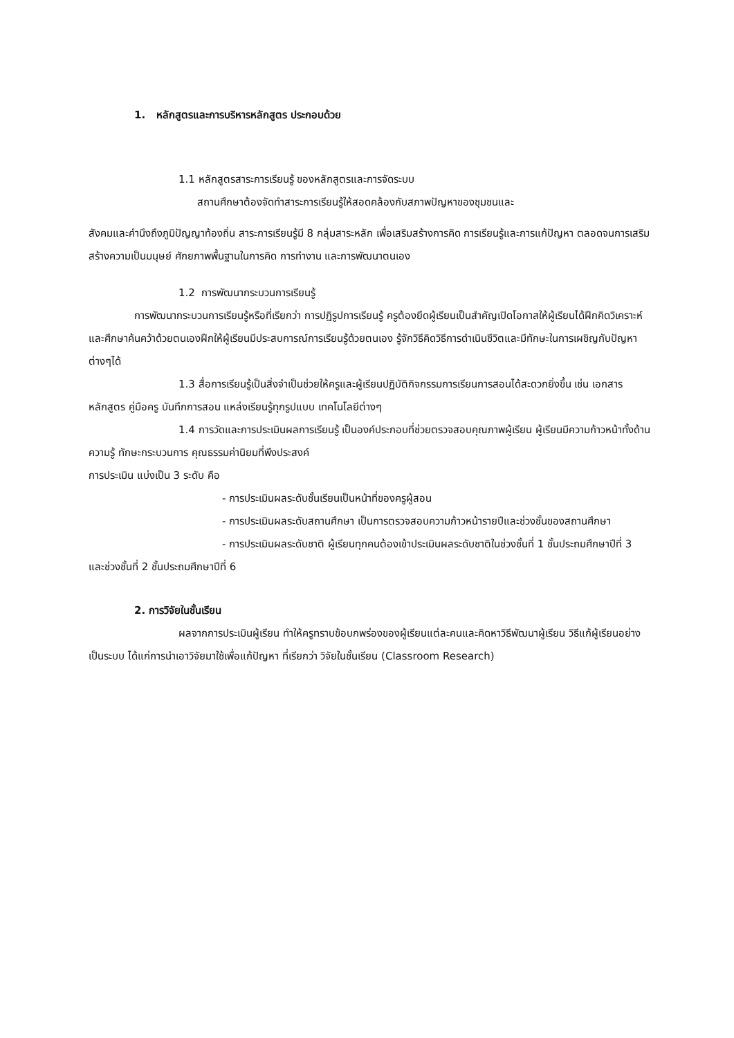1. หลักสูตรและการบริหารหลักสูตร ประกอบด้วย
1.1 หลักสูตรสาระการเรียนรู้ ของหลักสูตรและการจัดระบบ
สถานศึกษาต้องจัดทำสาระการเรียนรู้ให้สอดคล้องกับสภาพปัญหาของชุมชนและ
สังคมและคำนึงถึงภูมิปัญญาท้องถิ่น สาระการเรียนรู้มี 8 กลุ่มสาระหลัก เพื่อเสริมสร้างการคิด การเรียนรู้และการแก้ปัญหา ตลอดจนการเสริมสร้างความเป็นมนุษย์ ศักยภาพพื้นฐานในการคิด การทำงาน และการพัฒนาตนเอง
1.2 การพัฒนากระบวนการเรียนรู้
การพัฒนากระบวนการเรียนรู้หรือที่เรียกว่า การปฏิรูปการเรียนรู้ ครูต้องยึดผู้เรียนเป็นสำคัญเปิดโอกาสให้ผู้เรียนได้ฝึกคิดวิเคราะห์และศึกษาค้นคว้าด้วยตนเองฝึกให้ผู้เรียนมีประสบการณ์การเรียนรู้ด้วยตนเอง รู้จักวิธีคิดวิธีการดำเนินชีวิตและมีทักษะในการเผชิญกับปัญหาต่างๆได้
1.3 สื่อการเรียนรู้เป็นสิ่งจำเป็นช่วยให้ครูและผู้เรียนปฏิบัติกิจกรรมการเรียนการสอนได้สะดวกยิ่งขึ้น เช่น เอกสารหลักสูตร คู่มือครู บันทึกการสอน แหล่งเรียนรู้ทุกรูปแบบ เทคโนโลยีต่างๆ
1.4 การวัดและการประเมินผลการเรียนรู้ เป็นองค์ประกอบที่ช่วยตรวจสอบคุณภาพผู้เรียน ผู้เรียนมีความก้าวหน้าทั้งด้านความรู้ ทักษะกระบวนการ คุณธรรมค่านิยมที่พึงประสงค์
การประเมิน แบ่งเป็น 3 ระดับ คือ
- การประเมินผลระดับชั้นเรียนเป็นหน้าที่ของครูผู้สอน
- การประเมินผลระดับสถานศึกษา เป็นการตรวจสอบความก้าวหน้ารายปีและช่วงชั้นของสถานศึกษา
- การประเมินผลระดับชาติ ผู้เรียนทุกคนต้องเข้าประเมินผลระดับชาติในช่วงชั้นที่ 1 ชั้นประถมศึกษาปีที่ 3 และช่วงชั้นที่ 2 ชั้นประถมศึกษาปีที่ 6
2. การวิจัยในชั้นเรียน
ผลจากการประเมินผู้เรียน ทำให้ครูทราบข้อบกพร่องของผู้เรียนแต่ละคนและคิดหาวิธีพัฒนาผู้เรียน วิธีแก้ผู้เรียนอย่างเป็นระบบ ได้แก่การนำเอาวิจัยมาใช้เพื่อแก้ปัญหา ที่เรียกว่า วิจัยในชั้นเรียน (Classroom Research)